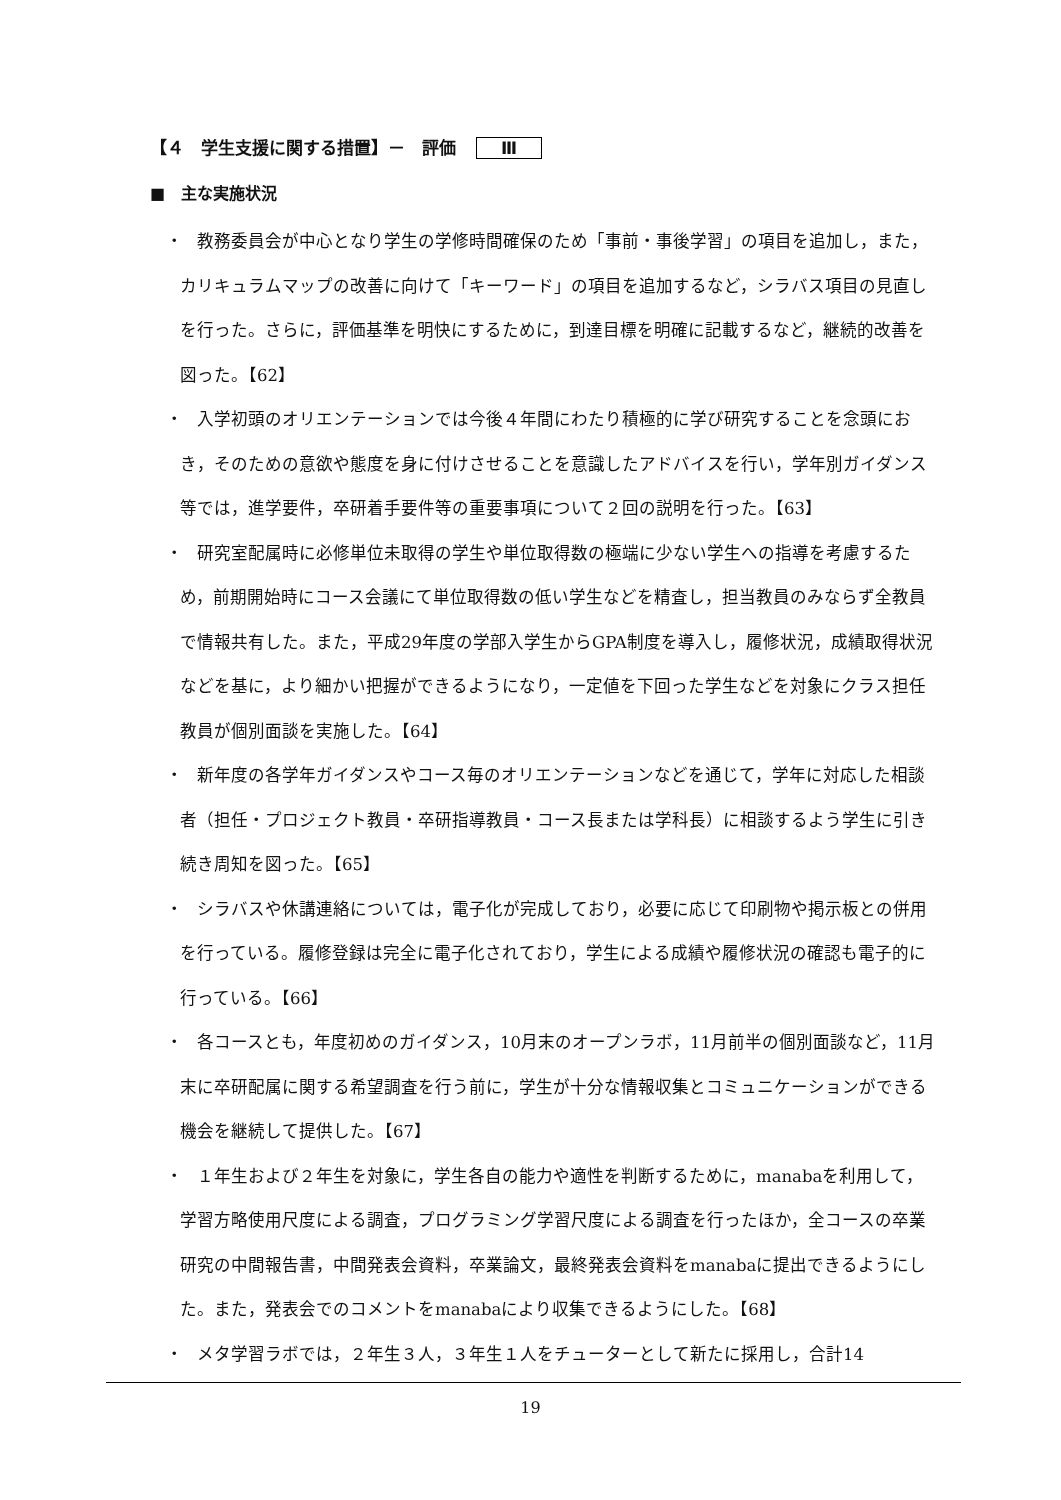【４　学生支援に関する措置】－　評価 Ⅲ
■　主な実施状況
・　教務委員会が中心となり学生の学修時間確保のため「事前・事後学習」の項目を追加し，また，カリキュラムマップの改善に向けて「キーワード」の項目を追加するなど，シラバス項目の見直しを行った。さらに，評価基準を明快にするために，到達目標を明確に記載するなど，継続的改善を図った。【62】
・　入学初頭のオリエンテーションでは今後４年間にわたり積極的に学び研究することを念頭におき，そのための意欲や態度を身に付けさせることを意識したアドバイスを行い，学年別ガイダンス等では，進学要件，卒研着手要件等の重要事項について２回の説明を行った。【63】
・　研究室配属時に必修単位未取得の学生や単位取得数の極端に少ない学生への指導を考慮するため，前期開始時にコース会議にて単位取得数の低い学生などを精査し，担当教員のみならず全教員で情報共有した。また，平成29年度の学部入学生からGPA制度を導入し，履修状況，成績取得状況などを基に，より細かい把握ができるようになり，一定値を下回った学生などを対象にクラス担任教員が個別面談を実施した。【64】
・　新年度の各学年ガイダンスやコース毎のオリエンテーションなどを通じて，学年に対応した相談者（担任・プロジェクト教員・卒研指導教員・コース長または学科長）に相談するよう学生に引き続き周知を図った。【65】
・　シラバスや休講連絡については，電子化が完成しており，必要に応じて印刷物や掲示板との併用を行っている。履修登録は完全に電子化されており，学生による成績や履修状況の確認も電子的に行っている。【66】
・　各コースとも，年度初めのガイダンス，10月末のオープンラボ，11月前半の個別面談など，11月末に卒研配属に関する希望調査を行う前に，学生が十分な情報収集とコミュニケーションができる機会を継続して提供した。【67】
・　１年生および２年生を対象に，学生各自の能力や適性を判断するために，manabaを利用して，学習方略使用尺度による調査，プログラミング学習尺度による調査を行ったほか，全コースの卒業研究の中間報告書，中間発表会資料，卒業論文，最終発表会資料をmanabaに提出できるようにした。また，発表会でのコメントをmanabaにより収集できるようにした。【68】
・　メタ学習ラボでは，２年生３人，３年生１人をチューターとして新たに採用し，合計14
19